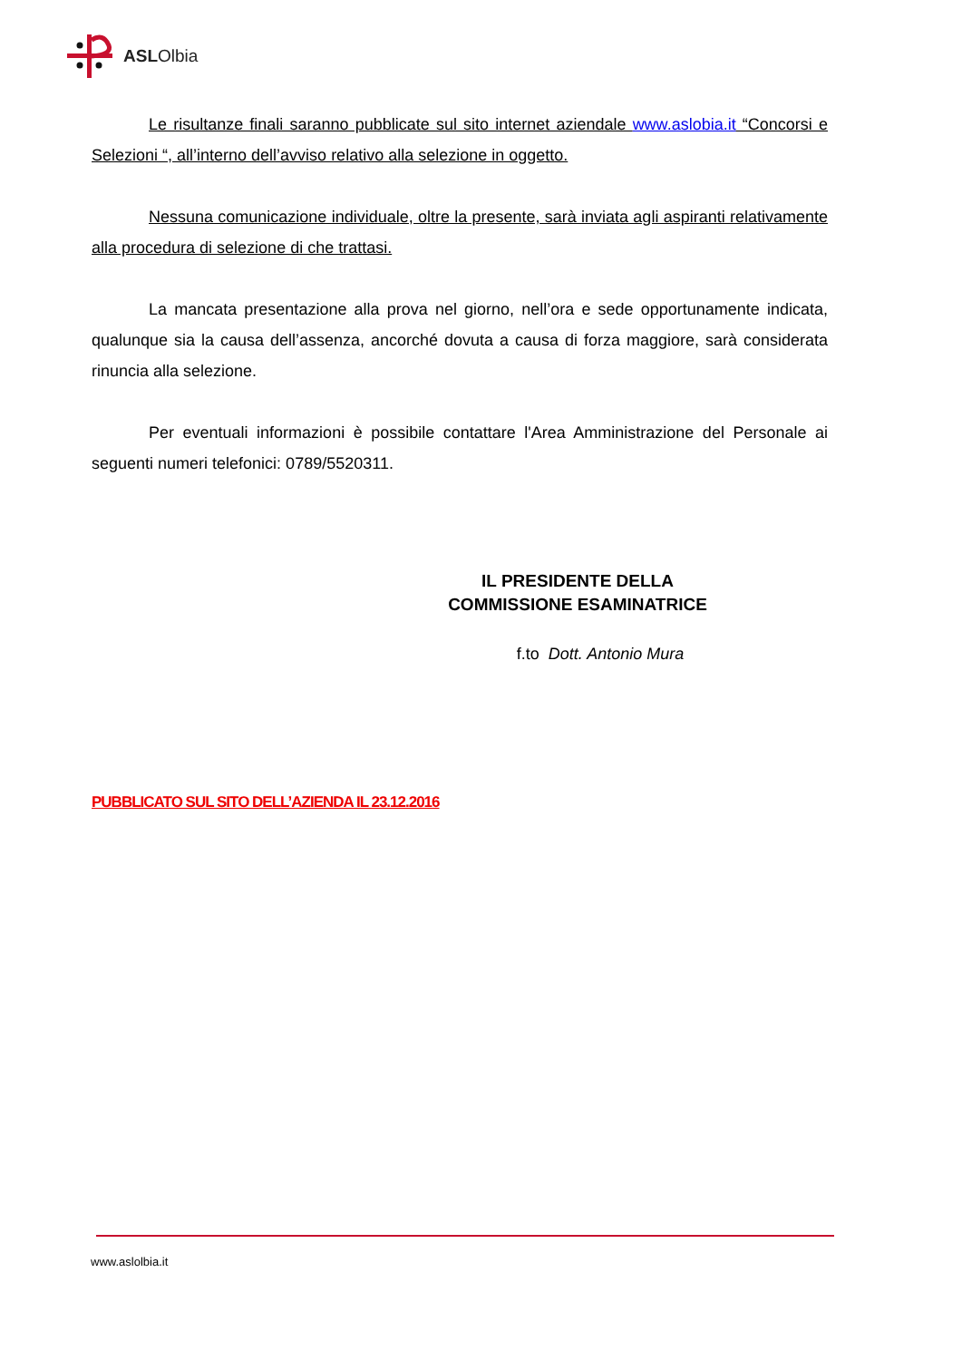ASLOlbia
Le risultanze finali saranno pubblicate sul sito internet aziendale www.aslobia.it “Concorsi e Selezioni “, all’interno dell’avviso relativo alla selezione in oggetto.
Nessuna comunicazione individuale, oltre la presente, sarà inviata agli aspiranti relativamente alla procedura di selezione di che trattasi.
La mancata presentazione alla prova nel giorno, nell’ora e sede opportunamente indicata, qualunque sia la causa dell’assenza, ancorché dovuta a causa di forza maggiore, sarà considerata rinuncia alla selezione.
Per eventuali informazioni è possibile contattare l'Area Amministrazione del Personale ai seguenti numeri telefonici: 0789/5520311.
IL PRESIDENTE DELLA
COMMISSIONE ESAMINATRICE
f.to Dott. Antonio Mura
PUBBLICATO SUL SITO DELL’AZIENDA IL 23.12.2016
www.aslolbia.it